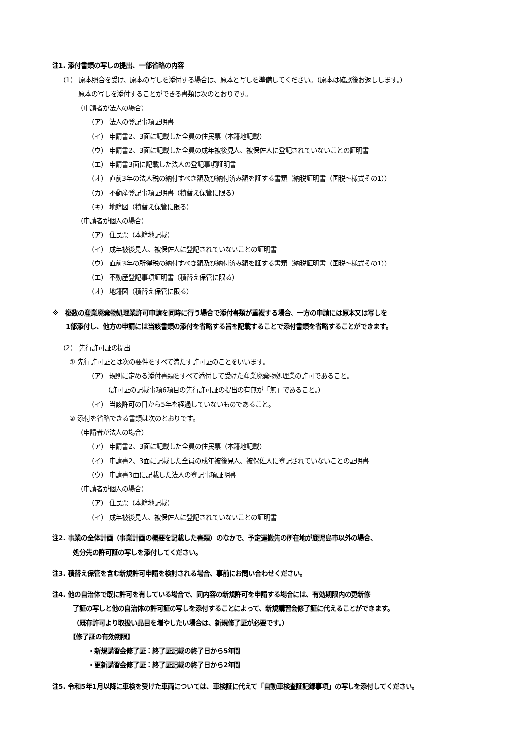注1. 添付書類の写しの提出、一部省略の内容
（1） 原本照合を受け、原本の写しを添付する場合は、原本と写しを準備してください。（原本は確認後お返しします。）
原本の写しを添付することができる書類は次のとおりです。
（申請者が法人の場合）
（ア） 法人の登記事項証明書
（イ） 申請書2、3面に記載した全員の住民票（本籍地記載）
（ウ） 申請書2、3面に記載した全員の成年被後見人、被保佐人に登記されていないことの証明書
（エ） 申請書3面に記載した法人の登記事項証明書
（オ） 直前3年の法人税の納付すべき額及び納付済み額を証する書類（納税証明書（国税～様式その1））
（カ） 不動産登記事項証明書（積替え保管に限る）
（キ） 地籍図（積替え保管に限る）
（申請者が個人の場合）
（ア） 住民票（本籍地記載）
（イ） 成年被後見人、被保佐人に登記されていないことの証明書
（ウ） 直前3年の所得税の納付すべき額及び納付済み額を証する書類（納税証明書（国税～様式その1））
（エ） 不動産登記事項証明書（積替え保管に限る）
（オ） 地籍図（積替え保管に限る）
※　複数の産業廃棄物処理業許可申請を同時に行う場合で添付書類が重複する場合、一方の申請には原本又は写しを
1部添付し、他方の申請には当該書類の添付を省略する旨を記載することで添付書類を省略することができます。
（2） 先行許可証の提出
① 先行許可証とは次の要件をすべて満たす許可証のことをいいます。
（ア） 規則に定める添付書類をすべて添付して受けた産業廃棄物処理業の許可であること。
（許可証の記載事項6項目の先行許可証の提出の有無が「無」であること。）
（イ） 当該許可の日から5年を経過していないものであること。
② 添付を省略できる書類は次のとおりです。
（申請者が法人の場合）
（ア） 申請書2、3面に記載した全員の住民票（本籍地記載）
（イ） 申請書2、3面に記載した全員の成年被後見人、被保佐人に登記されていないことの証明書
（ウ） 申請書3面に記載した法人の登記事項証明書
（申請者が個人の場合）
（ア） 住民票（本籍地記載）
（イ） 成年被後見人、被保佐人に登記されていないことの証明書
注2. 事業の全体計画（事業計画の概要を記載した書類）のなかで、予定運搬先の所在地が鹿児島市以外の場合、
処分先の許可証の写しを添付してください。
注3. 積替え保管を含む新規許可申請を検討される場合、事前にお問い合わせください。
注4. 他の自治体で既に許可を有している場合で、同内容の新規許可を申請する場合には、有効期限内の更新修
了証の写しと他の自治体の許可証の写しを添付することによって、新規講習会修了証に代えることができます。
（既存許可より取扱い品目を増やしたい場合は、新規修了証が必要です。）
【修了証の有効期限】
・新規講習会修了証：終了証記載の終了日から5年間
・更新講習会修了証：終了証記載の終了日から2年間
注5. 令和5年1月以降に車検を受けた車両については、車検証に代えて「自動車検査証記録事項」の写しを添付してください。